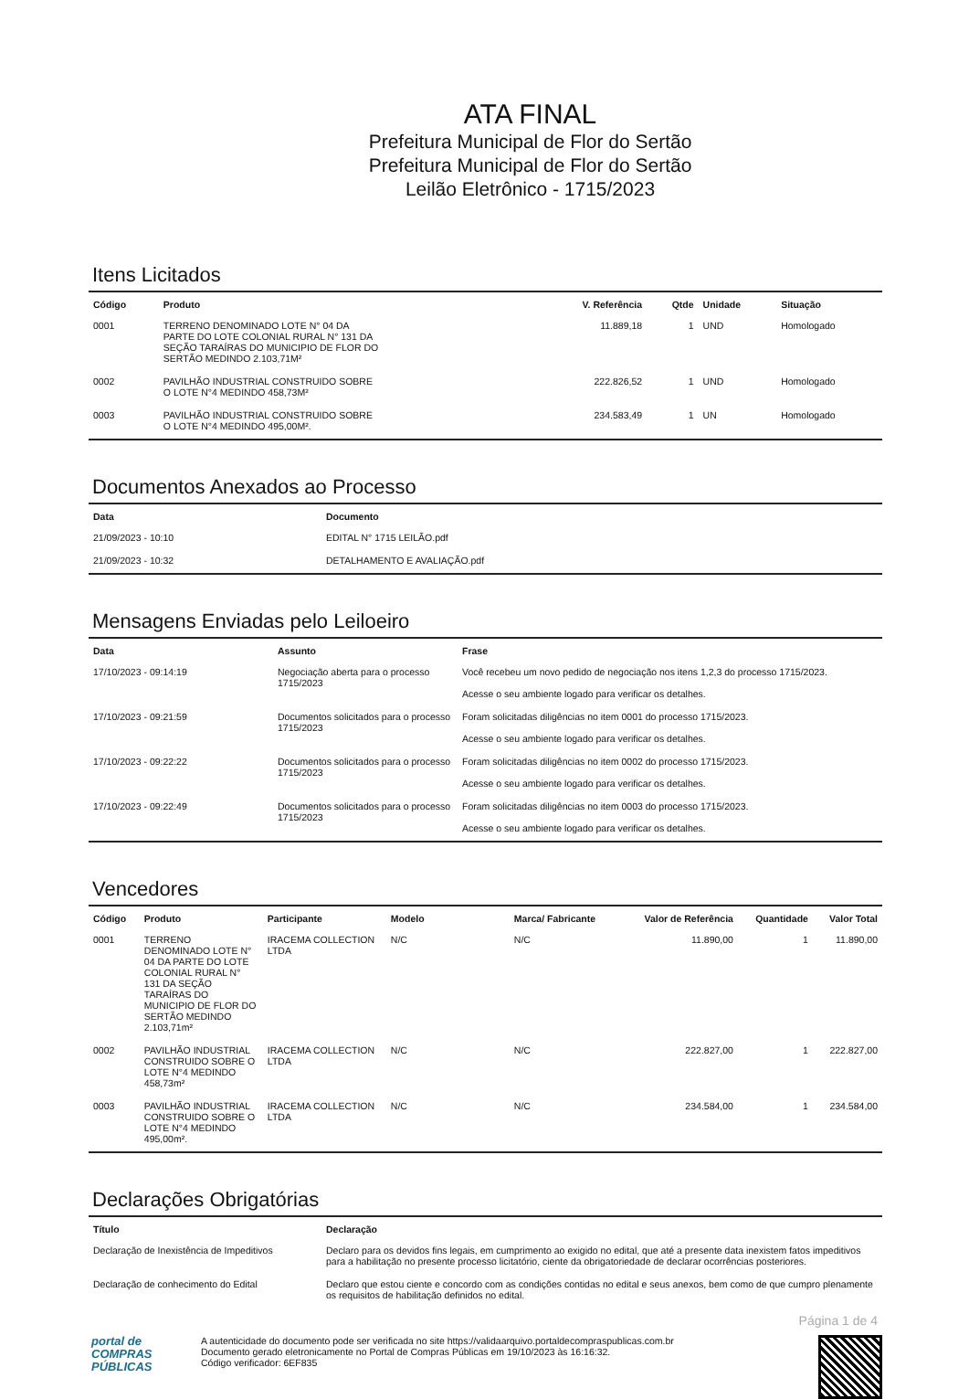ATA FINAL
Prefeitura Municipal de Flor do Sertão
Prefeitura Municipal de Flor do Sertão
Leilão Eletrônico - 1715/2023
Itens Licitados
| Código | Produto | V. Referência | Qtde | Unidade | Situação |
| --- | --- | --- | --- | --- | --- |
| 0001 | TERRENO DENOMINADO LOTE N° 04 DA PARTE DO LOTE COLONIAL RURAL N° 131 DA SEÇÃO TARAÍRAS DO MUNICIPIO DE FLOR DO SERTÃO MEDINDO 2.103,71M² | 11.889,18 | 1 | UND | Homologado |
| 0002 | PAVILHÃO INDUSTRIAL CONSTRUIDO SOBRE O LOTE N°4 MEDINDO 458,73M² | 222.826,52 | 1 | UND | Homologado |
| 0003 | PAVILHÃO INDUSTRIAL CONSTRUIDO SOBRE O LOTE N°4 MEDINDO 495,00M². | 234.583,49 | 1 | UN | Homologado |
Documentos Anexados ao Processo
| Data | Documento |
| --- | --- |
| 21/09/2023 - 10:10 | EDITAL N° 1715 LEILÃO.pdf |
| 21/09/2023 - 10:32 | DETALHAMENTO E AVALIAÇÃO.pdf |
Mensagens Enviadas pelo Leiloeiro
| Data | Assunto | Frase |
| --- | --- | --- |
| 17/10/2023 - 09:14:19 | Negociação aberta para o processo 1715/2023 | Você recebeu um novo pedido de negociação nos itens 1,2,3 do processo 1715/2023. Acesse o seu ambiente logado para verificar os detalhes. |
| 17/10/2023 - 09:21:59 | Documentos solicitados para o processo 1715/2023 | Foram solicitadas diligências no item 0001 do processo 1715/2023. Acesse o seu ambiente logado para verificar os detalhes. |
| 17/10/2023 - 09:22:22 | Documentos solicitados para o processo 1715/2023 | Foram solicitadas diligências no item 0002 do processo 1715/2023. Acesse o seu ambiente logado para verificar os detalhes. |
| 17/10/2023 - 09:22:49 | Documentos solicitados para o processo 1715/2023 | Foram solicitadas diligências no item 0003 do processo 1715/2023. Acesse o seu ambiente logado para verificar os detalhes. |
Vencedores
| Código | Produto | Participante | Modelo | Marca/ Fabricante | Valor de Referência | Quantidade | Valor Total |
| --- | --- | --- | --- | --- | --- | --- | --- |
| 0001 | TERRENO DENOMINADO LOTE N° 04 DA PARTE DO LOTE COLONIAL RURAL N° 131 DA SEÇÃO TARAÍRAS DO MUNICIPIO DE FLOR DO SERTÃO MEDINDO 2.103,71m² | IRACEMA COLLECTION LTDA | N/C | N/C | 11.890,00 | 1 | 11.890,00 |
| 0002 | PAVILHÃO INDUSTRIAL CONSTRUIDO SOBRE O LOTE N°4 MEDINDO 458,73m² | IRACEMA COLLECTION LTDA | N/C | N/C | 222.827,00 | 1 | 222.827,00 |
| 0003 | PAVILHÃO INDUSTRIAL CONSTRUIDO SOBRE O LOTE N°4 MEDINDO 495,00m². | IRACEMA COLLECTION LTDA | N/C | N/C | 234.584,00 | 1 | 234.584,00 |
Declarações Obrigatórias
| Título | Declaração |
| --- | --- |
| Declaração de Inexistência de Impeditivos | Declaro para os devidos fins legais, em cumprimento ao exigido no edital, que até a presente data inexistem fatos impeditivos para a habilitação no presente processo licitatório, ciente da obrigatoriedade de declarar ocorrências posteriores. |
| Declaração de conhecimento do Edital | Declaro que estou ciente e concordo com as condições contidas no edital e seus anexos, bem como de que cumpro plenamente os requisitos de habilitação definidos no edital. |
Página 1 de 4
portal de
COMPRAS
PÚBLICAS
A autenticidade do documento pode ser verificada no site https://validaarquivo.portaldecompraspublicas.com.br
Documento gerado eletronicamente no Portal de Compras Públicas em 19/10/2023 às 16:16:32.
Código verificador: 6EF835